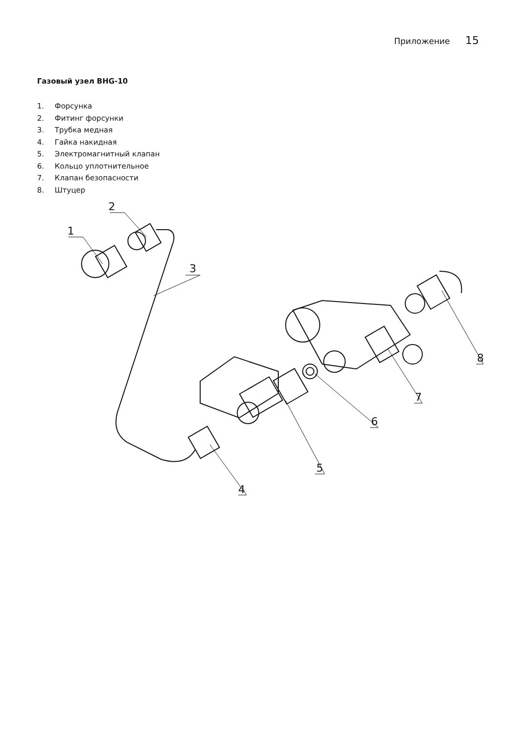Приложение 15
Газовый узел BHG-10
1. Форсунка
2. Фитинг форсунки
3. Трубка медная
4. Гайка накидная
5. Электромагнитный клапан
6. Кольцо уплотнительное
7. Клапан безопасности
8. Штуцер
2
1
3
4
5
6
7
8